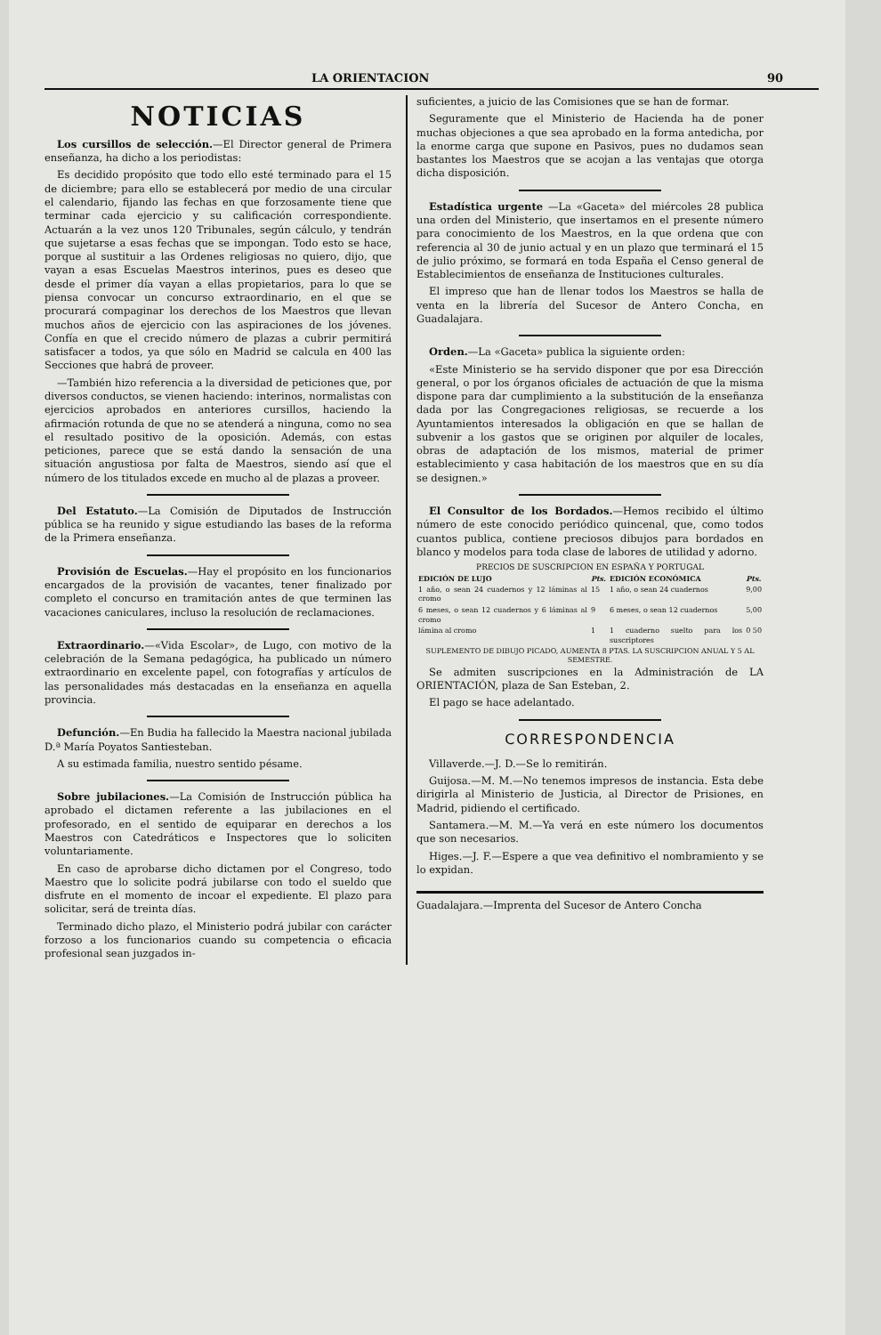LA ORIENTACION 90
NOTICIAS
Los cursillos de selección.—El Director general de Primera enseñanza, ha dicho a los periodistas:
Es decidido propósito que todo ello esté terminado para el 15 de diciembre; para ello se establecerá por medio de una circular el calendario, fijando las fechas en que forzosamente tiene que terminar cada ejercicio y su calificación correspondiente. Actuarán a la vez unos 120 Tribunales, según cálculo, y tendrán que sujetarse a esas fechas que se impongan. Todo esto se hace, porque al sustituir a las Ordenes religiosas no quiero, dijo, que vayan a esas Escuelas Maestros interinos, pues es deseo que desde el primer día vayan a ellas propietarios, para lo que se piensa convocar un concurso extraordinario, en el que se procurará compaginar los derechos de los Maestros que llevan muchos años de ejercicio con las aspiraciones de los jóvenes. Confía en que el crecido número de plazas a cubrir permitirá satisfacer a todos, ya que sólo en Madrid se calcula en 400 las Secciones que habrá de proveer.
—También hizo referencia a la diversidad de peticiones que, por diversos conductos, se vienen haciendo: interinos, normalistas con ejercicios aprobados en anteriores cursillos, haciendo la afirmación rotunda de que no se atenderá a ninguna, como no sea el resultado positivo de la oposición. Además, con estas peticiones, parece que se está dando la sensación de una situación angustiosa por falta de Maestros, siendo así que el número de los titulados excede en mucho al de plazas a proveer.
Del Estatuto.—La Comisión de Diputados de Instrucción pública se ha reunido y sigue estudiando las bases de la reforma de la Primera enseñanza.
Provisión de Escuelas.—Hay el propósito en los funcionarios encargados de la provisión de vacantes, tener finalizado por completo el concurso en tramitación antes de que terminen las vacaciones caniculares, incluso la resolución de reclamaciones.
Extraordinario.—«Vida Escolar», de Lugo, con motivo de la celebración de la Semana pedagógica, ha publicado un número extraordinario en excelente papel, con fotografías y artículos de las personalidades más destacadas en la enseñanza en aquella provincia.
Defunción.—En Budia ha fallecido la Maestra nacional jubilada D.ª María Poyatos Santiesteban.
A su estimada familia, nuestro sentido pésame.
Sobre jubilaciones.—La Comisión de Instrucción pública ha aprobado el dictamen referente a las jubilaciones en el profesorado, en el sentido de equiparar en derechos a los Maestros con Catedráticos e Inspectores que lo soliciten voluntariamente.
En caso de aprobarse dicho dictamen por el Congreso, todo Maestro que lo solicite podrá jubilarse con todo el sueldo que disfrute en el momento de incoar el expediente. El plazo para solicitar, será de treinta días.
Terminado dicho plazo, el Ministerio podrá jubilar con carácter forzoso a los funcionarios cuando su competencia o eficacia profesional sean juzgados in-
suficientes, a juicio de las Comisiones que se han de formar.
Seguramente que el Ministerio de Hacienda ha de poner muchas objeciones a que sea aprobado en la forma antedicha, por la enorme carga que supone en Pasivos, pues no dudamos sean bastantes los Maestros que se acojan a las ventajas que otorga dicha disposición.
Estadística urgente —La «Gaceta» del miércoles 28 publica una orden del Ministerio, que insertamos en el presente número para conocimiento de los Maestros, en la que ordena que con referencia al 30 de junio actual y en un plazo que terminará el 15 de julio próximo, se formará en toda España el Censo general de Establecimientos de enseñanza de Instituciones culturales.
El impreso que han de llenar todos los Maestros se halla de venta en la librería del Sucesor de Antero Concha, en Guadalajara.
Orden.—La «Gaceta» publica la siguiente orden:
«Este Ministerio se ha servido disponer que por esa Dirección general, o por los órganos oficiales de actuación de que la misma dispone para dar cumplimiento a la substitución de la enseñanza dada por las Congregaciones religiosas, se recuerde a los Ayuntamientos interesados la obligación en que se hallan de subvenir a los gastos que se originen por alquiler de locales, obras de adaptación de los mismos, material de primer establecimiento y casa habitación de los maestros que en su día se designen.»
El Consultor de los Bordados.—Hemos recibido el último número de este conocido periódico quincenal, que, como todos cuantos publica, contiene preciosos dibujos para bordados en blanco y modelos para toda clase de labores de utilidad y adorno.
PRECIOS DE SUSCRIPCION EN ESPAÑA Y PORTUGAL
| EDICIÓN DE LUJO | Pts. | EDICIÓN ECONÓMICA | Pts. |
| --- | --- | --- | --- |
| 1 año, o sean 24 cuadernos y 12 láminas al cromo | 15 | 1 año, o sean 24 cuadernos | 9,00 |
| 6 meses, o sean 12 cuadernos y 6 láminas al cromo | 9 | 6 meses, o sean 12 cuadernos | 5,00 |
| lámina al cromo | 1 | 1 cuaderno suelto para los suscriptores | 0 50 |
SUPLEMENTO DE DIBUJO PICADO, AUMENTA 8 PTAS. LA SUSCRIPCION ANUAL Y 5 AL SEMESTRE.
Se admiten suscripciones en la Administración de LA ORIENTACIÓN, plaza de San Esteban, 2.
El pago se hace adelantado.
CORRESPONDENCIA
Villaverde.—J. D.—Se lo remitirán.
Guijosa.—M. M.—No tenemos impresos de instancia. Esta debe dirigirla al Ministerio de Justicia, al Director de Prisiones, en Madrid, pidiendo el certificado.
Santamera.—M. M.—Ya verá en este número los documentos que son necesarios.
Higes.—J. F.—Espere a que vea definitivo el nombramiento y se lo expidan.
Guadalajara.—Imprenta del Sucesor de Antero Concha